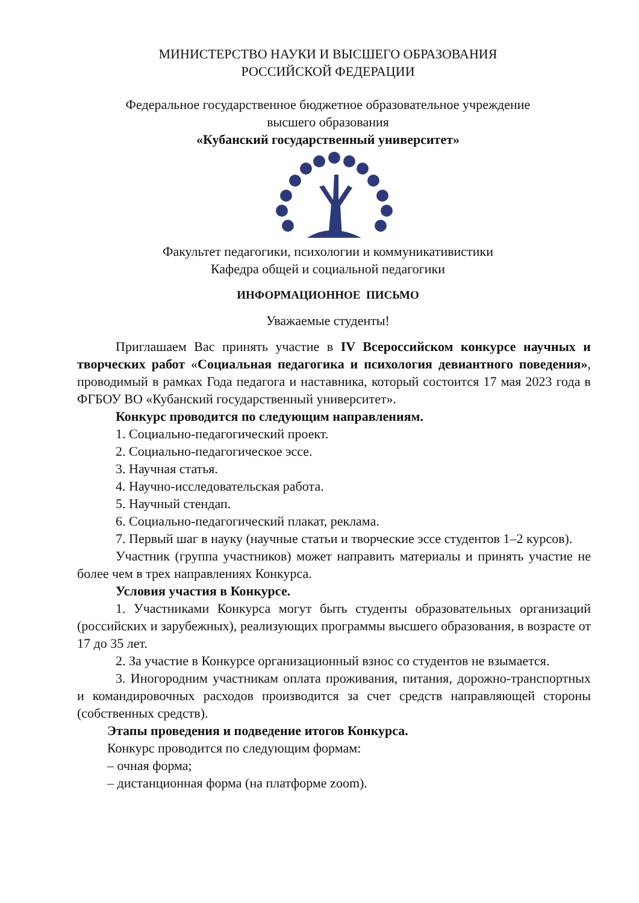МИНИСТЕРСТВО НАУКИ И ВЫСШЕГО ОБРАЗОВАНИЯ
РОССИЙСКОЙ ФЕДЕРАЦИИ
Федеральное государственное бюджетное образовательное учреждение
высшего образования
«Кубанский государственный университет»
Факультет педагогики, психологии и коммуникативистики
Кафедра общей и социальной педагогики
ИНФОРМАЦИОННОЕ ПИСЬМО
Уважаемые студенты!
Приглашаем Вас принять участие в IV Всероссийском конкурсе научных и творческих работ «Социальная педагогика и психология девиантного поведения», проводимый в рамках Года педагога и наставника, который состоится 17 мая 2023 года в ФГБОУ ВО «Кубанский государственный университет».
Конкурс проводится по следующим направлениям.
1. Социально-педагогический проект.
2. Социально-педагогическое эссе.
3. Научная статья.
4. Научно-исследовательская работа.
5. Научный стендап.
6. Социально-педагогический плакат, реклама.
7. Первый шаг в науку (научные статьи и творческие эссе студентов 1–2 курсов).
Участник (группа участников) может направить материалы и принять участие не более чем в трех направлениях Конкурса.
Условия участия в Конкурсе.
1. Участниками Конкурса могут быть студенты образовательных организаций (российских и зарубежных), реализующих программы высшего образования, в возрасте от 17 до 35 лет.
2. За участие в Конкурсе организационный взнос со студентов не взымается.
3. Иногородним участникам оплата проживания, питания, дорожно-транспортных и командировочных расходов производится за счет средств направляющей стороны (собственных средств).
Этапы проведения и подведение итогов Конкурса.
Конкурс проводится по следующим формам:
– очная форма;
– дистанционная форма (на платформе zoom).